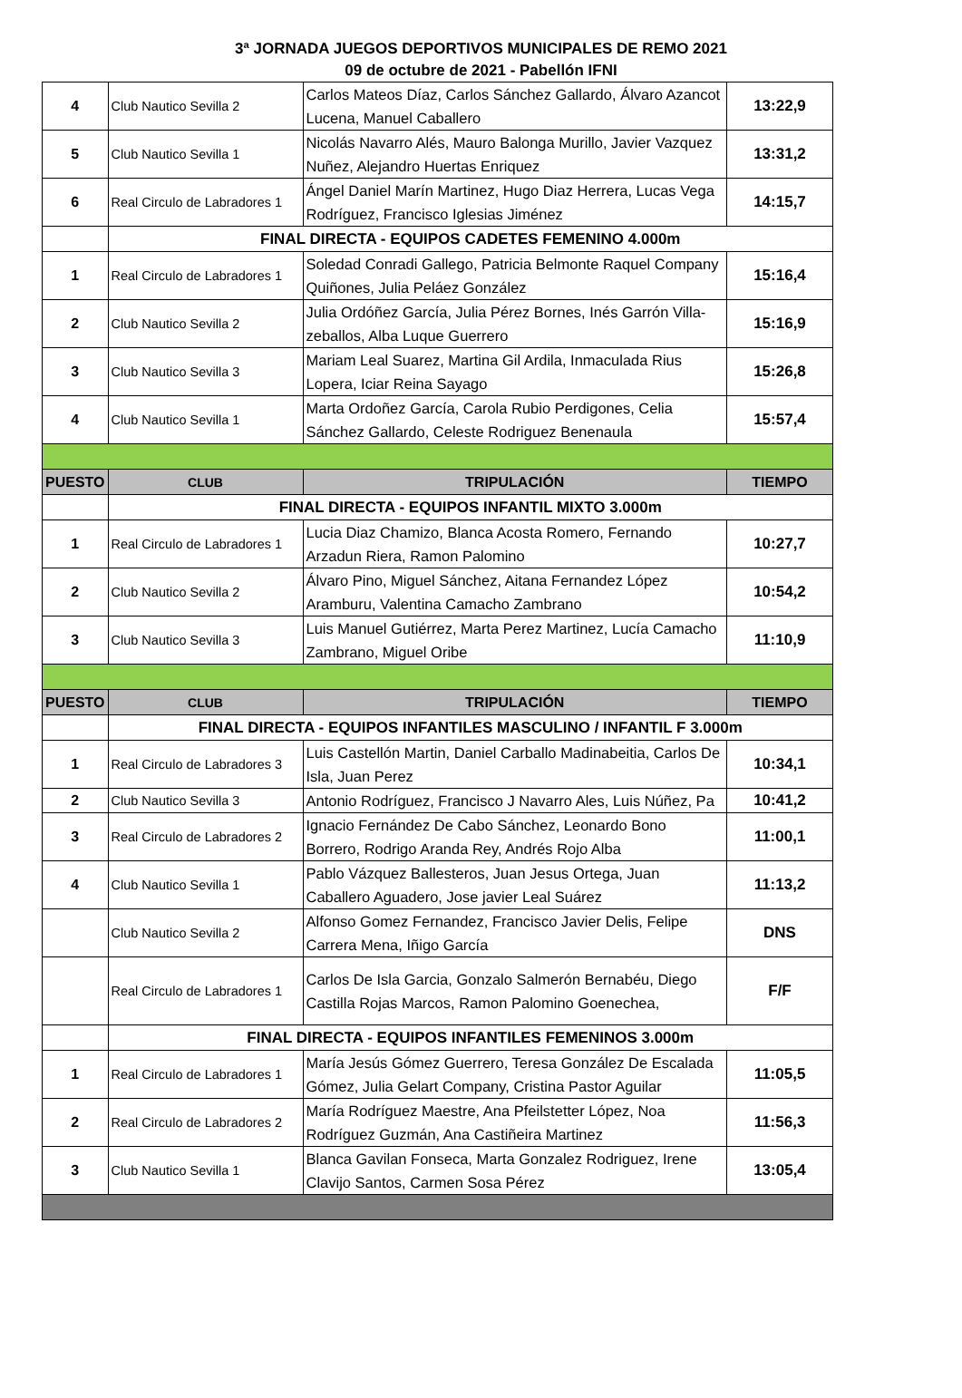3ª JORNADA JUEGOS DEPORTIVOS MUNICIPALES DE REMO 2021
09 de octubre de 2021 - Pabellón IFNI
| 4 | Club Nautico Sevilla 2 | Carlos Mateos Díaz, Carlos Sánchez Gallardo, Álvaro Azancot Lucena, Manuel Caballero | 13:22,9 |
| 5 | Club Nautico Sevilla 1 | Nicolás Navarro Alés, Mauro Balonga Murillo, Javier Vazquez Nuñez, Alejandro Huertas Enriquez | 13:31,2 |
| 6 | Real Circulo de Labradores 1 | Ángel Daniel Marín Martinez, Hugo Diaz Herrera, Lucas Vega Rodríguez, Francisco Iglesias Jiménez | 14:15,7 |
| | FINAL DIRECTA - EQUIPOS CADETES FEMENINO 4.000m | | |
| 1 | Real Circulo de Labradores 1 | Soledad Conradi Gallego, Patricia Belmonte Raquel Company Quiñones, Julia Peláez González | 15:16,4 |
| 2 | Club Nautico Sevilla 2 | Julia Ordóñez García, Julia Pérez Bornes, Inés Garrón Villa-zeballos, Alba Luque Guerrero | 15:16,9 |
| 3 | Club Nautico Sevilla 3 | Mariam Leal Suarez, Martina Gil Ardila, Inmaculada Rius Lopera, Iciar Reina Sayago | 15:26,8 |
| 4 | Club Nautico Sevilla 1 | Marta Ordoñez García, Carola Rubio Perdigones, Celia Sánchez Gallardo, Celeste Rodriguez Benenaula | 15:57,4 |
| PUESTO | CLUB | TRIPULACIÓN | TIEMPO |
| | FINAL DIRECTA - EQUIPOS INFANTIL MIXTO 3.000m | | |
| 1 | Real Circulo de Labradores 1 | Lucia Diaz Chamizo, Blanca Acosta Romero, Fernando Arzadun Riera, Ramon Palomino | 10:27,7 |
| 2 | Club Nautico Sevilla 2 | Álvaro Pino, Miguel Sánchez, Aitana Fernandez López Aramburu, Valentina Camacho Zambrano | 10:54,2 |
| 3 | Club Nautico Sevilla 3 | Luis Manuel Gutiérrez, Marta Perez Martinez, Lucía Camacho Zambrano, Miguel Oribe | 11:10,9 |
| PUESTO | CLUB | TRIPULACIÓN | TIEMPO |
| | FINAL DIRECTA - EQUIPOS INFANTILES MASCULINO / INFANTIL F 3.000m | | |
| 1 | Real Circulo de Labradores 3 | Luis Castellón Martin, Daniel Carballo Madinabeitia, Carlos De Isla, Juan Perez | 10:34,1 |
| 2 | Club Nautico Sevilla 3 | Antonio Rodríguez, Francisco J Navarro Ales, Luis Núñez, Pa | 10:41,2 |
| 3 | Real Circulo de Labradores 2 | Ignacio Fernández De Cabo Sánchez, Leonardo Bono Borrero, Rodrigo Aranda Rey, Andrés Rojo Alba | 11:00,1 |
| 4 | Club Nautico Sevilla 1 | Pablo Vázquez Ballesteros, Juan Jesus Ortega, Juan Caballero Aguadero, Jose javier Leal Suárez | 11:13,2 |
| | Club Nautico Sevilla 2 | Alfonso Gomez Fernandez, Francisco Javier Delis, Felipe Carrera Mena, Iñigo García | DNS |
| | Real Circulo de Labradores 1 | Carlos De Isla Garcia, Gonzalo Salmerón Bernabéu, Diego Castilla Rojas Marcos, Ramon Palomino Goenechea, | F/F |
| | FINAL DIRECTA - EQUIPOS INFANTILES FEMENINOS 3.000m | | |
| 1 | Real Circulo de Labradores 1 | María Jesús Gómez Guerrero, Teresa González De Escalada Gómez, Julia Gelart Company, Cristina Pastor Aguilar | 11:05,5 |
| 2 | Real Circulo de Labradores 2 | María Rodríguez Maestre, Ana Pfeilstetter López, Noa Rodríguez Guzmán, Ana Castiñeira Martinez | 11:56,3 |
| 3 | Club Nautico Sevilla 1 | Blanca Gavilan Fonseca, Marta Gonzalez Rodriguez, Irene Clavijo Santos, Carmen Sosa Pérez | 13:05,4 |